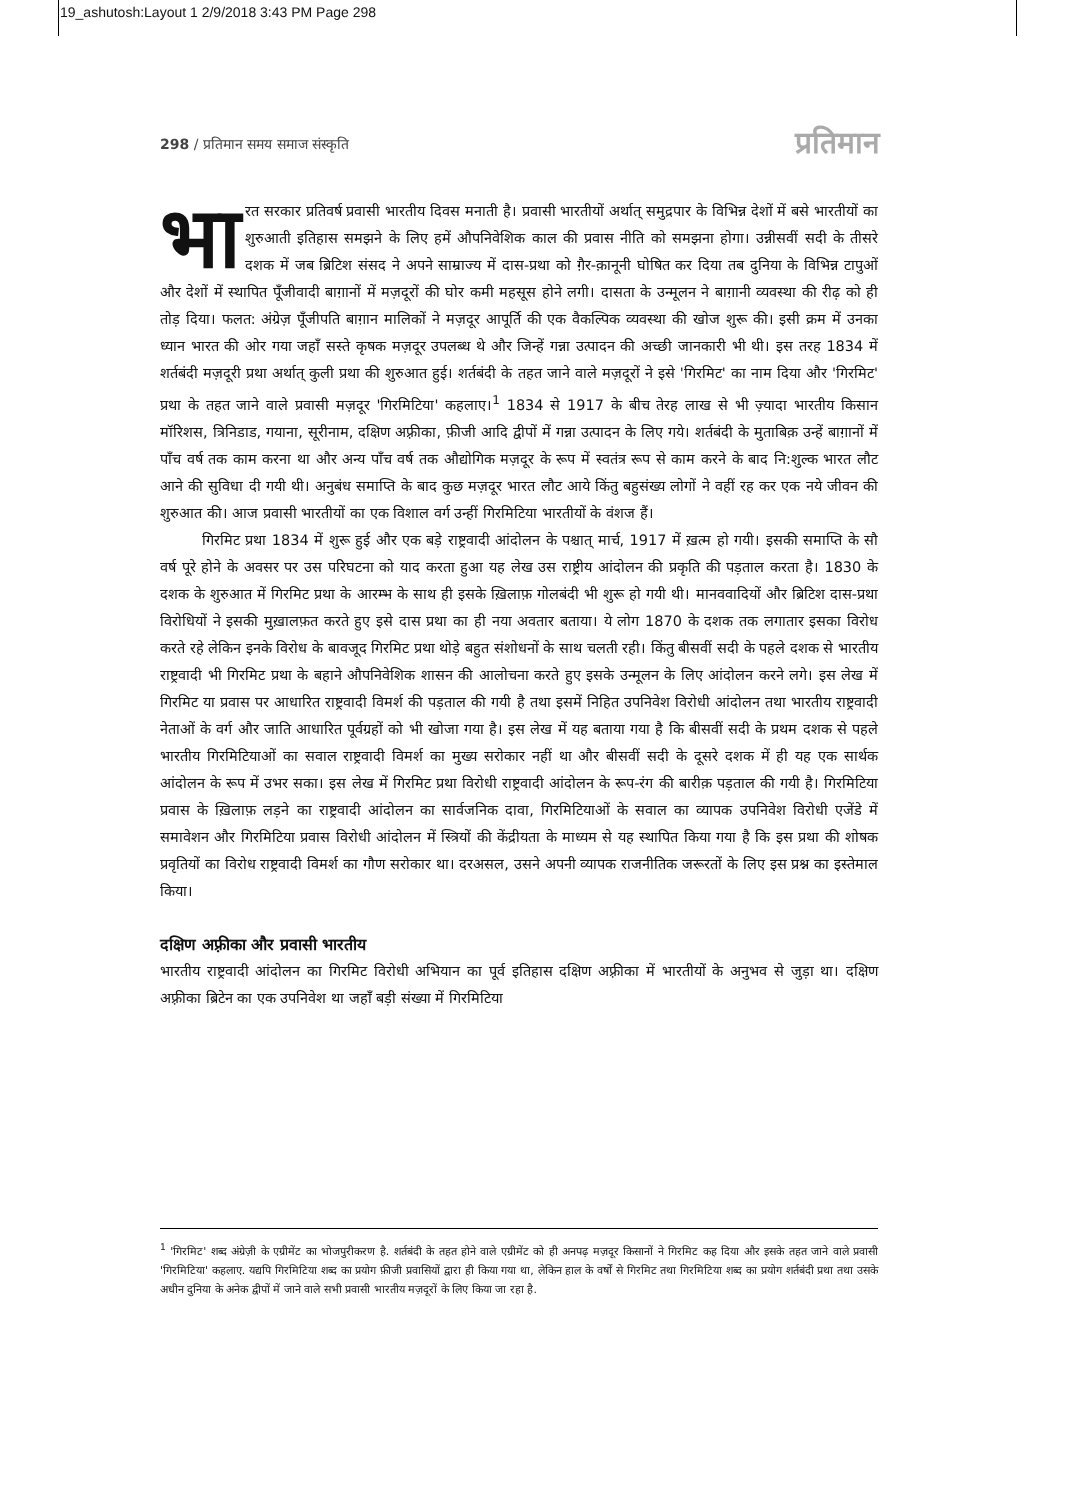19_ashutosh:Layout 1 2/9/2018 3:43 PM Page 298
298 / प्रतिमान समय समाज संस्कृति प्रतिमान
भा रत सरकार प्रतिवर्ष प्रवासी भारतीय दिवस मनाती है। प्रवासी भारतीयों अर्थात् समुद्रपार के विभिन्न देशों में बसे भारतीयों का शुरुआती इतिहास समझने के लिए हमें औपनिवेशिक काल की प्रवास नीति को समझना होगा। उन्नीसवीं सदी के तीसरे दशक में जब ब्रिटिश संसद ने अपने साम्राज्य में दास-प्रथा को ग़ैर-क़ानूनी घोषित कर दिया तब दुनिया के विभिन्न टापुओं और देशों में स्थापित पूँजीवादी बाग़ानों में मज़दूरों की घोर कमी महसूस होने लगी। दासता के उन्मूलन ने बाग़ानी व्यवस्था की रीढ़ को ही तोड़ दिया। फलत: अंग्रेज़ पूँजीपति बाग़ान मालिकों ने मज़दूर आपूर्ति की एक वैकल्पिक व्यवस्था की खोज शुरू की। इसी क्रम में उनका ध्यान भारत की ओर गया जहाँ सस्ते कृषक मज़दूर उपलब्ध थे और जिन्हें गन्ना उत्पादन की अच्छी जानकारी भी थी। इस तरह 1834 में शर्तबंदी मज़दूरी प्रथा अर्थात् कुली प्रथा की शुरुआत हुई। शर्तबंदी के तहत जाने वाले मज़दूरों ने इसे 'गिरमिट' का नाम दिया और 'गिरमिट' प्रथा के तहत जाने वाले प्रवासी मज़दूर 'गिरमिटिया' कहलाए।<sup>1</sup> 1834 से 1917 के बीच तेरह लाख से भी ज़्यादा भारतीय किसान मॉरिशस, त्रिनिडाड, गयाना, सूरीनाम, दक्षिण अफ़्रीका, फ़ीजी आदि द्वीपों में गन्ना उत्पादन के लिए गये। शर्तबंदी के मुताबिक़ उन्हें बाग़ानों में पाँच वर्ष तक काम करना था और अन्य पाँच वर्ष तक औद्योगिक मज़दूर के रूप में स्वतंत्र रूप से काम करने के बाद नि:शुल्क भारत लौट आने की सुविधा दी गयी थी। अनुबंध समाप्ति के बाद कुछ मज़दूर भारत लौट आये किंतु बहुसंख्य लोगों ने वहीं रह कर एक नये जीवन की शुरुआत की। आज प्रवासी भारतीयों का एक विशाल वर्ग उन्हीं गिरमिटिया भारतीयों के वंशज हैं।
गिरमिट प्रथा 1834 में शुरू हुई और एक बड़े राष्ट्रवादी आंदोलन के पश्चात् मार्च, 1917 में ख़त्म हो गयी। इसकी समाप्ति के सौ वर्ष पूरे होने के अवसर पर उस परिघटना को याद करता हुआ यह लेख उस राष्ट्रीय आंदोलन की प्रकृति की पड़ताल करता है। 1830 के दशक के शुरुआत में गिरमिट प्रथा के आरम्भ के साथ ही इसके ख़िलाफ़ गोलबंदी भी शुरू हो गयी थी। मानववादियों और ब्रिटिश दास-प्रथा विरोधियों ने इसकी मुख़ालफ़त करते हुए इसे दास प्रथा का ही नया अवतार बताया। ये लोग 1870 के दशक तक लगातार इसका विरोध करते रहे लेकिन इनके विरोध के बावजूद गिरमिट प्रथा थोड़े बहुत संशोधनों के साथ चलती रही। किंतु बीसवीं सदी के पहले दशक से भारतीय राष्ट्रवादी भी गिरमिट प्रथा के बहाने औपनिवेशिक शासन की आलोचना करते हुए इसके उन्मूलन के लिए आंदोलन करने लगे। इस लेख में गिरमिट या प्रवास पर आधारित राष्ट्रवादी विमर्श की पड़ताल की गयी है तथा इसमें निहित उपनिवेश विरोधी आंदोलन तथा भारतीय राष्ट्रवादी नेताओं के वर्ग और जाति आधारित पूर्वग्रहों को भी खोजा गया है। इस लेख में यह बताया गया है कि बीसवीं सदी के प्रथम दशक से पहले भारतीय गिरमिटियाओं का सवाल राष्ट्रवादी विमर्श का मुख्य सरोकार नहीं था और बीसवीं सदी के दूसरे दशक में ही यह एक सार्थक आंदोलन के रूप में उभर सका। इस लेख में गिरमिट प्रथा विरोधी राष्ट्रवादी आंदोलन के रूप-रंग की बारीक़ पड़ताल की गयी है। गिरमिटिया प्रवास के ख़िलाफ़ लड़ने का राष्ट्रवादी आंदोलन का सार्वजनिक दावा, गिरमिटियाओं के सवाल का व्यापक उपनिवेश विरोधी एजेंडे में समावेशन और गिरमिटिया प्रवास विरोधी आंदोलन में स्त्रियों की केंद्रीयता के माध्यम से यह स्थापित किया गया है कि इस प्रथा की शोषक प्रवृतियों का विरोध राष्ट्रवादी विमर्श का गौण सरोकार था। दरअसल, उसने अपनी व्यापक राजनीतिक जरूरतों के लिए इस प्रश्न का इस्तेमाल किया।
दक्षिण अफ़्रीका और प्रवासी भारतीय
भारतीय राष्ट्रवादी आंदोलन का गिरमिट विरोधी अभियान का पूर्व इतिहास दक्षिण अफ़्रीका में भारतीयों के अनुभव से जुड़ा था। दक्षिण अफ़्रीका ब्रिटेन का एक उपनिवेश था जहाँ बड़ी संख्या में गिरमिटिया
<sup>1</sup> 'गिरमिट' शब्द अंग्रेज़ी के एग्रीमेंट का भोजपुरीकरण है. शर्तबंदी के तहत होने वाले एग्रीमेंट को ही अनपढ़ मज़दूर किसानों ने गिरमिट कह दिया और इसके तहत जाने वाले प्रवासी 'गिरमिटिया' कहलाए. यद्यपि गिरमिटिया शब्द का प्रयोग फ़ीजी प्रवासियों द्वारा ही किया गया था, लेकिन हाल के वर्षों से गिरमिट तथा गिरमिटिया शब्द का प्रयोग शर्तबंदी प्रथा तथा उसके अधीन दुनिया के अनेक द्वीपों में जाने वाले सभी प्रवासी भारतीय मज़दूरों के लिए किया जा रहा है.